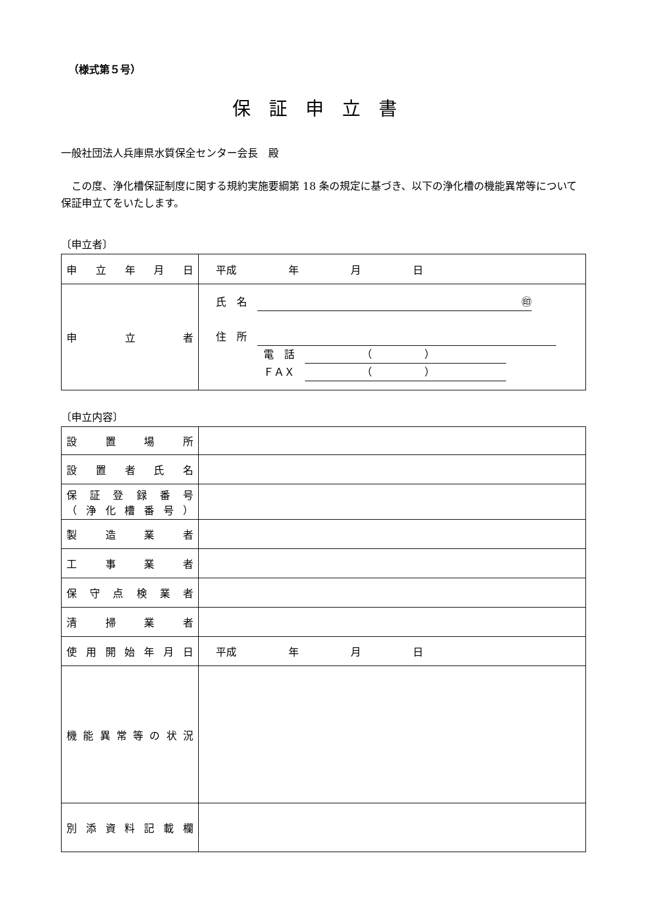（様式第５号）
保証申立書
一般社団法人兵庫県水質保全センター会長　殿
この度、浄化槽保証制度に関する規約実施要綱第 18 条の規定に基づき、以下の浄化槽の機能異常等について保証申立てをいたします。
〔申立者〕
| 申立年月日 | 平成 年 月 日 |
| 申立者 | 氏 名 ㊞ 住 所 電 話 （ ） ＦＡＸ （ ） |
〔申立内容〕
| 設置場所 | |
| 設置者氏名 | |
| 保証登録番号 （浄化槽番号） | |
| 製造業者 | |
| 工事業者 | |
| 保守点検業者 | |
| 清掃業者 | |
| 使用開始年月日 | 平成 年 月 日 |
| 機能異常等の状況 | |
| 別添資料記載欄 | |